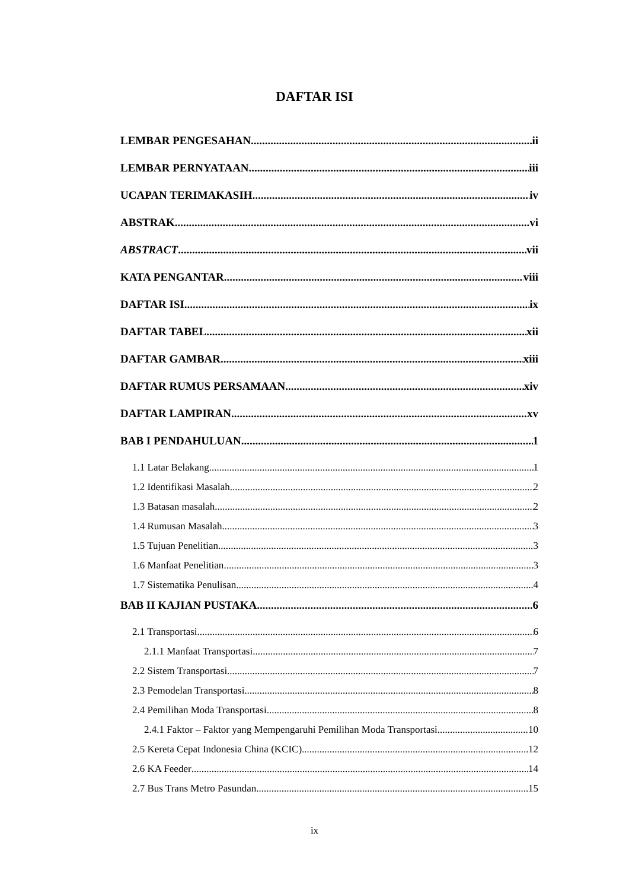DAFTAR ISI
LEMBAR PENGESAHAN ii
LEMBAR PERNYATAAN iii
UCAPAN TERIMAKASIH iv
ABSTRAK vi
ABSTRACT vii
KATA PENGANTAR viii
DAFTAR ISI ix
DAFTAR TABEL xii
DAFTAR GAMBAR xiii
DAFTAR RUMUS PERSAMAAN xiv
DAFTAR LAMPIRAN xv
BAB I PENDAHULUAN 1
1.1 Latar Belakang 1
1.2 Identifikasi Masalah 2
1.3 Batasan masalah 2
1.4 Rumusan Masalah 3
1.5 Tujuan Penelitian 3
1.6 Manfaat Penelitian 3
1.7 Sistematika Penulisan 4
BAB II KAJIAN PUSTAKA 6
2.1 Transportasi 6
2.1.1 Manfaat Transportasi 7
2.2 Sistem Transportasi 7
2.3 Pemodelan Transportasi 8
2.4 Pemilihan Moda Transportasi 8
2.4.1 Faktor – Faktor yang Mempengaruhi Pemilihan Moda Transportasi 10
2.5 Kereta Cepat Indonesia China (KCIC) 12
2.6 KA Feeder 14
2.7 Bus Trans Metro Pasundan 15
ix